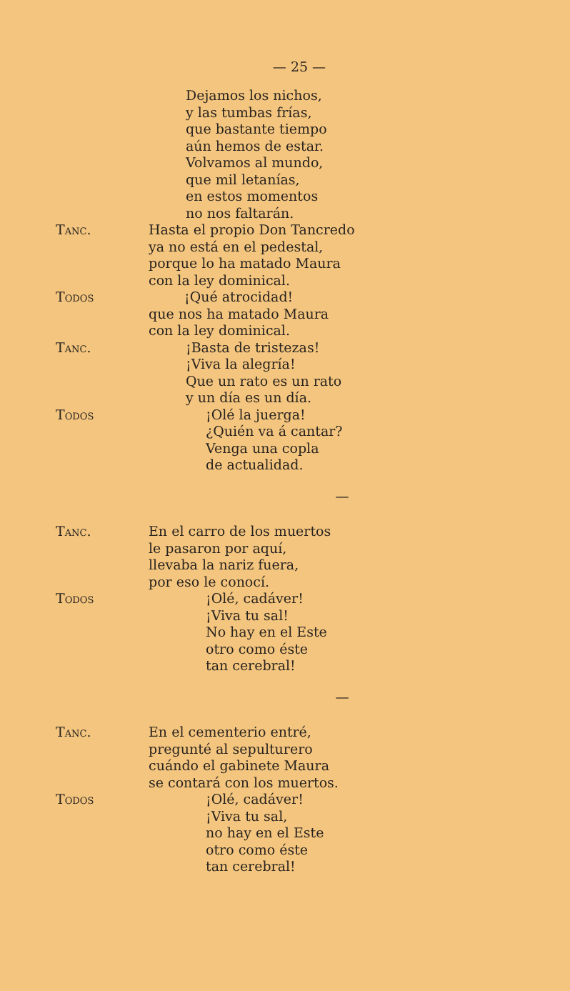— 25 —
Dejamos los nichos,
y las tumbas frías,
que bastante tiempo
aún hemos de estar.
Volvamos al mundo,
que mil letanías,
en estos momentos
no nos faltarán.
Tanc. Hasta el propio Don Tancredo
ya no está en el pedestal,
porque lo ha matado Maura
con la ley dominical.
Todos ¡Qué atrocidad!
que nos ha matado Maura
con la ley dominical.
Tanc. ¡Basta de tristezas!
¡Viva la alegría!
Que un rato es un rato
y un día es un día.
Todos ¡Olé la juerga!
¿Quién va á cantar?
Venga una copla
de actualidad.
—
Tanc. En el carro de los muertos
le pasaron por aquí,
llevaba la nariz fuera,
por eso le conocí.
Todos ¡Olé, cadáver!
¡Viva tu sal!
No hay en el Este
otro como éste
tan cerebral!
—
Tanc. En el cementerio entré,
pregunté al sepulturero
cuándo el gabinete Maura
se contará con los muertos.
Todos ¡Olé, cadáver!
¡Viva tu sal,
no hay en el Este
otro como éste
tan cerebral!